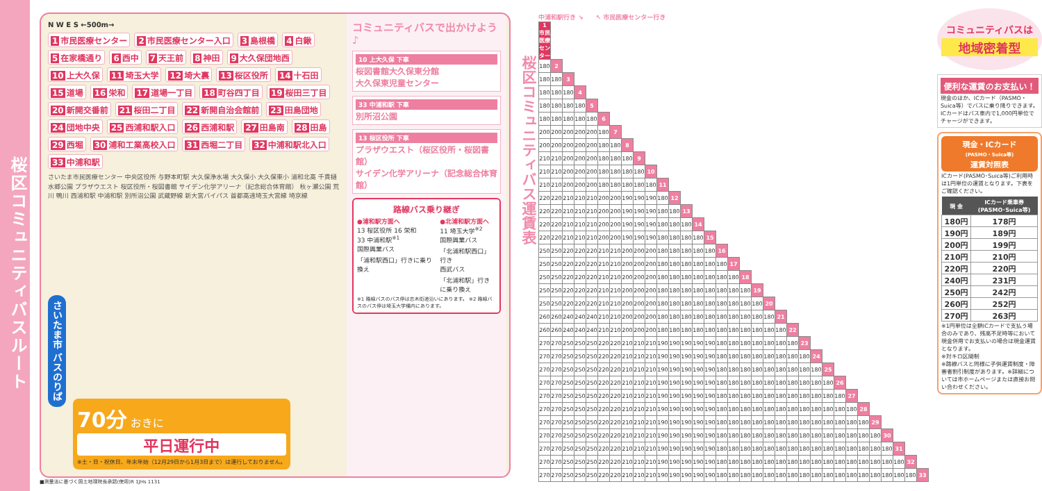桜区コミュニティバスルート
N W E S ←500m→
1 市民医療センター 2 市民医療センター入口 3 島根橋 4 白鍬 5 在家橋通り 6 西中 7 天王前 8 神田 9 大久保団地西 10 上大久保 11 埼玉大学 12 埼大裏 13 桜区役所 14 十石田 15 道場 16 栄和 17 道場一丁目 18 町谷四丁目 19 桜田三丁目 20 新開交番前 21 桜田二丁目 22 新開自治会館前 23 田島団地 24 団地中央 25 西浦和駅入口 26 西浦和駅 27 田島南 28 田島 29 西堀 30 浦和工業高校入口 31 西堀二丁目 32 中浦和駅北入口 33 中浦和駅
さいたま市民医療センター 中央区役所 与野本町駅 大久保浄水場 大久保小 大久保東小 浦和北高 千貫樋水郷公園 プラザウエスト 桜区役所・桜図書館 サイデン化学アリーナ（記念総合体育館） 秋ヶ瀬公園 荒川 鴨川 西浦和駅 中浦和駅 別所沼公園 武蔵野線 新大宮バイパス 首都高速埼玉大宮線 埼京線
さいたま市 バスのりば
70分 おきに
平日運行中
※土・日・祝休日、年末年始（12月29日から1月3日まで）は運行しておりません。
コミュニティバスで出かけよう♪
10 上大久保 下車
桜図書館大久保東分館
大久保東児童センター
33 中浦和駅 下車
別所沼公園
13 桜区役所 下車
プラザウエスト（桜区役所・桜図書館）
サイデン化学アリーナ（記念総合体育館）
路線バス乗り継ぎ
●浦和駅方面へ
13 桜区役所 16 栄和
33 中浦和駅<sup>※1</sup>
国際興業バス
「浦和駅西口」行きに乗り換え
●北浦和駅方面へ
11 埼玉大学<sup>※2</sup>
国際興業バス
「北浦和駅西口」行き
西武バス
「北浦和駅」行き
に乗り換え
※1 路線バスのバス停は志木街道沿いにあります。 ※2 路線バスのバス停は埼玉大学構内にあります。
■測量法に基づく国土地理院長承認(使用)R 1JHs 1131
桜区コミュニティバス運賃表
中浦和駅行き ↘　　↖ 市民医療センター行き
| 1 市民医療センター | | | | | | | | | | | | | | | | | | | | | | | | | | | | | | | | |
| 180 | 2 | | | | | | | | | | | | | | | | | | | | | | | | | | | | | | | |
| 180 | 180 | 3 | | | | | | | | | | | | | | | | | | | | | | | | | | | | | | |
| 180 | 180 | 180 | 4 | | | | | | | | | | | | | | | | | | | | | | | | | | | | | |
| 180 | 180 | 180 | 180 | 5 | | | | | | | | | | | | | | | | | | | | | | | | | | | | |
| 180 | 180 | 180 | 180 | 180 | 6 | | | | | | | | | | | | | | | | | | | | | | | | | | | |
| 200 | 200 | 200 | 200 | 200 | 180 | 7 | | | | | | | | | | | | | | | | | | | | | | | | | | |
| 200 | 200 | 200 | 200 | 200 | 180 | 180 | 8 | | | | | | | | | | | | | | | | | | | | | | | | | |
| 210 | 210 | 200 | 200 | 200 | 180 | 180 | 180 | 9 | | | | | | | | | | | | | | | | | | | | | | | | |
| 210 | 210 | 200 | 200 | 200 | 180 | 180 | 180 | 180 | 10 | | | | | | | | | | | | | | | | | | | | | | | |
| 210 | 210 | 200 | 200 | 200 | 180 | 180 | 180 | 180 | 180 | 11 | | | | | | | | | | | | | | | | | | | | | | |
| 220 | 220 | 210 | 210 | 210 | 200 | 200 | 190 | 190 | 190 | 180 | 12 | | | | | | | | | | | | | | | | | | | | | |
| 220 | 220 | 210 | 210 | 210 | 200 | 200 | 190 | 190 | 190 | 180 | 180 | 13 | | | | | | | | | | | | | | | | | | | | |
| 220 | 220 | 210 | 210 | 210 | 200 | 200 | 190 | 190 | 190 | 180 | 180 | 180 | 14 | | | | | | | | | | | | | | | | | | | |
| 220 | 220 | 210 | 210 | 210 | 200 | 200 | 190 | 190 | 190 | 180 | 180 | 180 | 180 | 15 | | | | | | | | | | | | | | | | | | |
| 250 | 250 | 220 | 220 | 220 | 210 | 210 | 200 | 200 | 200 | 180 | 180 | 180 | 180 | 180 | 16 | | | | | | | | | | | | | | | | | |
| 250 | 250 | 220 | 220 | 220 | 210 | 210 | 200 | 200 | 200 | 180 | 180 | 180 | 180 | 180 | 180 | 17 | | | | | | | | | | | | | | | | |
| 250 | 250 | 220 | 220 | 220 | 210 | 210 | 200 | 200 | 200 | 180 | 180 | 180 | 180 | 180 | 180 | 180 | 18 | | | | | | | | | | | | | | | |
| 250 | 250 | 220 | 220 | 220 | 210 | 210 | 200 | 200 | 200 | 180 | 180 | 180 | 180 | 180 | 180 | 180 | 180 | 19 | | | | | | | | | | | | | | |
| 250 | 250 | 220 | 220 | 220 | 210 | 210 | 200 | 200 | 200 | 180 | 180 | 180 | 180 | 180 | 180 | 180 | 180 | 180 | 20 | | | | | | | | | | | | | |
| 260 | 260 | 240 | 240 | 240 | 210 | 210 | 200 | 200 | 200 | 180 | 180 | 180 | 180 | 180 | 180 | 180 | 180 | 180 | 180 | 21 | | | | | | | | | | | | |
| 260 | 260 | 240 | 240 | 240 | 210 | 210 | 200 | 200 | 200 | 180 | 180 | 180 | 180 | 180 | 180 | 180 | 180 | 180 | 180 | 180 | 22 | | | | | | | | | | | |
| 270 | 270 | 250 | 250 | 250 | 220 | 220 | 210 | 210 | 210 | 190 | 190 | 190 | 190 | 190 | 180 | 180 | 180 | 180 | 180 | 180 | 180 | 23 | | | | | | | | | | |
| 270 | 270 | 250 | 250 | 250 | 220 | 220 | 210 | 210 | 210 | 190 | 190 | 190 | 190 | 190 | 180 | 180 | 180 | 180 | 180 | 180 | 180 | 180 | 24 | | | | | | | | | |
| 270 | 270 | 250 | 250 | 250 | 220 | 220 | 210 | 210 | 210 | 190 | 190 | 190 | 190 | 190 | 180 | 180 | 180 | 180 | 180 | 180 | 180 | 180 | 180 | 25 | | | | | | | | |
| 270 | 270 | 250 | 250 | 250 | 220 | 220 | 210 | 210 | 210 | 190 | 190 | 190 | 190 | 190 | 180 | 180 | 180 | 180 | 180 | 180 | 180 | 180 | 180 | 180 | 26 | | | | | | | |
| 270 | 270 | 250 | 250 | 250 | 220 | 220 | 210 | 210 | 210 | 190 | 190 | 190 | 190 | 190 | 180 | 180 | 180 | 180 | 180 | 180 | 180 | 180 | 180 | 180 | 180 | 27 | | | | | | |
| 270 | 270 | 250 | 250 | 250 | 220 | 220 | 210 | 210 | 210 | 190 | 190 | 190 | 190 | 190 | 180 | 180 | 180 | 180 | 180 | 180 | 180 | 180 | 180 | 180 | 180 | 180 | 28 | | | | | |
| 270 | 270 | 250 | 250 | 250 | 220 | 220 | 210 | 210 | 210 | 190 | 190 | 190 | 190 | 190 | 180 | 180 | 180 | 180 | 180 | 180 | 180 | 180 | 180 | 180 | 180 | 180 | 180 | 29 | | | | |
| 270 | 270 | 250 | 250 | 250 | 220 | 220 | 210 | 210 | 210 | 190 | 190 | 190 | 190 | 190 | 180 | 180 | 180 | 180 | 180 | 180 | 180 | 180 | 180 | 180 | 180 | 180 | 180 | 180 | 30 | | | |
| 270 | 270 | 250 | 250 | 250 | 220 | 220 | 210 | 210 | 210 | 190 | 190 | 190 | 190 | 190 | 180 | 180 | 180 | 180 | 180 | 180 | 180 | 180 | 180 | 180 | 180 | 180 | 180 | 180 | 180 | 31 | | |
| 270 | 270 | 250 | 250 | 250 | 220 | 220 | 210 | 210 | 210 | 190 | 190 | 190 | 190 | 190 | 180 | 180 | 180 | 180 | 180 | 180 | 180 | 180 | 180 | 180 | 180 | 180 | 180 | 180 | 180 | 180 | 32 | |
| 270 | 270 | 250 | 250 | 250 | 220 | 220 | 210 | 210 | 210 | 190 | 190 | 190 | 190 | 190 | 180 | 180 | 180 | 180 | 180 | 180 | 180 | 180 | 180 | 180 | 180 | 180 | 180 | 180 | 180 | 180 | 180 | 33 |
コミュニティバスは
地域密着型
便利な運賃のお支払い！
現金のほか、ICカード（PASMO・Suica等）でバスに乗り降りできます。ICカードはバス車内で1,000円単位でチャージができます。
現金・ICカード
(PASMO・Suica等)
運賃対照表
ICカード(PASMO･Suica等)ご利用時は1円単位の運賃となります。下表をご確認ください。
| 現 金 | ICカード乗車券 (PASMO･Suica等) |
| --- | --- |
| 180円 | 178円 |
| 190円 | 189円 |
| 200円 | 199円 |
| 210円 | 210円 |
| 220円 | 220円 |
| 240円 | 231円 |
| 250円 | 242円 |
| 260円 | 252円 |
| 270円 | 263円 |
※1円単位は全額ICカードで支払う場合のみであり、残高不足時等において現金併用でお支払いの場合は現金運賃となります。
※対キロ区間制
※路線バスと同様に子供運賃制度・障害者割引制度があります。※詳細については市ホームページまたは直接お問い合わせください。